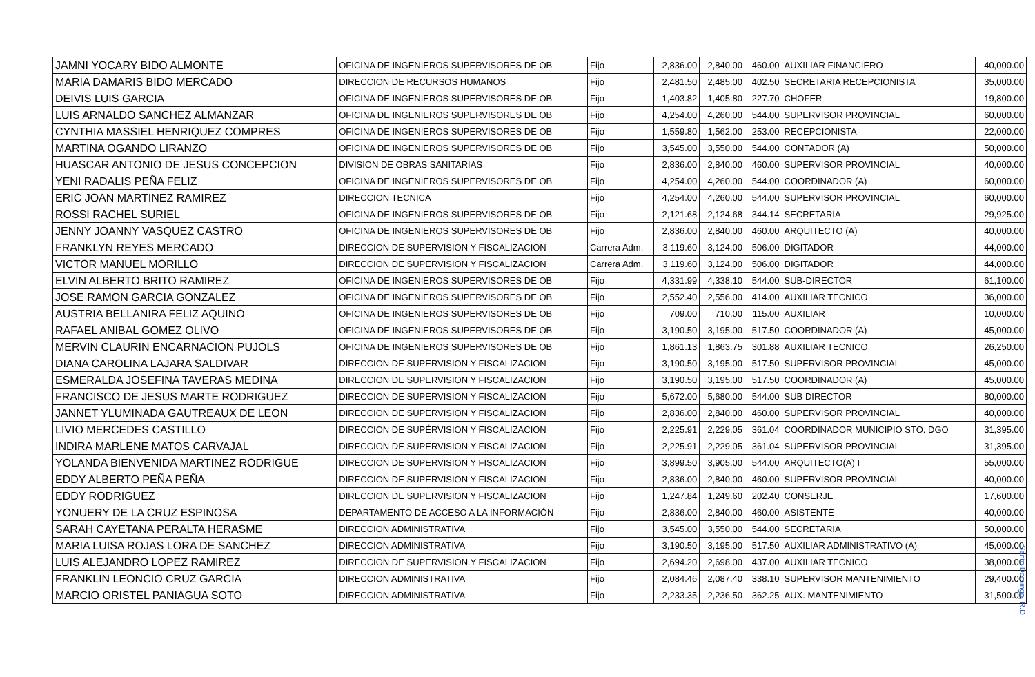| JAMNI YOCARY BIDO ALMONTE | OFICINA DE INGENIEROS SUPERVISORES DE OB | Fijo | 2,836.00 | 2,840.00 | 460.00 | AUXILIAR FINANCIERO | 40,000.00 |
| MARIA DAMARIS BIDO MERCADO | DIRECCION DE RECURSOS HUMANOS | Fijo | 2,481.50 | 2,485.00 | 402.50 | SECRETARIA RECEPCIONISTA | 35,000.00 |
| DEIVIS LUIS GARCIA | OFICINA DE INGENIEROS SUPERVISORES DE OB | Fijo | 1,403.82 | 1,405.80 | 227.70 | CHOFER | 19,800.00 |
| LUIS ARNALDO SANCHEZ ALMANZAR | OFICINA DE INGENIEROS SUPERVISORES DE OB | Fijo | 4,254.00 | 4,260.00 | 544.00 | SUPERVISOR PROVINCIAL | 60,000.00 |
| CYNTHIA MASSIEL HENRIQUEZ COMPRES | OFICINA DE INGENIEROS SUPERVISORES DE OB | Fijo | 1,559.80 | 1,562.00 | 253.00 | RECEPCIONISTA | 22,000.00 |
| MARTINA OGANDO LIRANZO | OFICINA DE INGENIEROS SUPERVISORES DE OB | Fijo | 3,545.00 | 3,550.00 | 544.00 | CONTADOR (A) | 50,000.00 |
| HUASCAR ANTONIO DE JESUS CONCEPCION | DIVISION DE OBRAS SANITARIAS | Fijo | 2,836.00 | 2,840.00 | 460.00 | SUPERVISOR PROVINCIAL | 40,000.00 |
| YENI RADALIS PEÑA FELIZ | OFICINA DE INGENIEROS SUPERVISORES DE OB | Fijo | 4,254.00 | 4,260.00 | 544.00 | COORDINADOR (A) | 60,000.00 |
| ERIC JOAN MARTINEZ RAMIREZ | DIRECCION TECNICA | Fijo | 4,254.00 | 4,260.00 | 544.00 | SUPERVISOR PROVINCIAL | 60,000.00 |
| ROSSI RACHEL SURIEL | OFICINA DE INGENIEROS SUPERVISORES DE OB | Fijo | 2,121.68 | 2,124.68 | 344.14 | SECRETARIA | 29,925.00 |
| JENNY JOANNY VASQUEZ CASTRO | OFICINA DE INGENIEROS SUPERVISORES DE OB | Fijo | 2,836.00 | 2,840.00 | 460.00 | ARQUITECTO (A) | 40,000.00 |
| FRANKLYN REYES MERCADO | DIRECCION DE SUPERVISION Y FISCALIZACION | Carrera Adm. | 3,119.60 | 3,124.00 | 506.00 | DIGITADOR | 44,000.00 |
| VICTOR MANUEL MORILLO | DIRECCION DE SUPERVISION Y FISCALIZACION | Carrera Adm. | 3,119.60 | 3,124.00 | 506.00 | DIGITADOR | 44,000.00 |
| ELVIN ALBERTO BRITO RAMIREZ | OFICINA DE INGENIEROS SUPERVISORES DE OB | Fijo | 4,331.99 | 4,338.10 | 544.00 | SUB-DIRECTOR | 61,100.00 |
| JOSE RAMON GARCIA GONZALEZ | OFICINA DE INGENIEROS SUPERVISORES DE OB | Fijo | 2,552.40 | 2,556.00 | 414.00 | AUXILIAR TECNICO | 36,000.00 |
| AUSTRIA BELLANIRA FELIZ AQUINO | OFICINA DE INGENIEROS SUPERVISORES DE OB | Fijo | 709.00 | 710.00 | 115.00 | AUXILIAR | 10,000.00 |
| RAFAEL ANIBAL GOMEZ OLIVO | OFICINA DE INGENIEROS SUPERVISORES DE OB | Fijo | 3,190.50 | 3,195.00 | 517.50 | COORDINADOR (A) | 45,000.00 |
| MERVIN CLAURIN ENCARNACION PUJOLS | OFICINA DE INGENIEROS SUPERVISORES DE OB | Fijo | 1,861.13 | 1,863.75 | 301.88 | AUXILIAR TECNICO | 26,250.00 |
| DIANA CAROLINA LAJARA SALDIVAR | DIRECCION DE SUPERVISION Y FISCALIZACION | Fijo | 3,190.50 | 3,195.00 | 517.50 | SUPERVISOR PROVINCIAL | 45,000.00 |
| ESMERALDA JOSEFINA TAVERAS MEDINA | DIRECCION DE SUPERVISION Y FISCALIZACION | Fijo | 3,190.50 | 3,195.00 | 517.50 | COORDINADOR (A) | 45,000.00 |
| FRANCISCO DE JESUS MARTE RODRIGUEZ | DIRECCION DE SUPERVISION Y FISCALIZACION | Fijo | 5,672.00 | 5,680.00 | 544.00 | SUB DIRECTOR | 80,000.00 |
| JANNET YLUMINADA GAUTREAUX DE LEON | DIRECCION DE SUPERVISION Y FISCALIZACION | Fijo | 2,836.00 | 2,840.00 | 460.00 | SUPERVISOR PROVINCIAL | 40,000.00 |
| LIVIO MERCEDES CASTILLO | DIRECCION DE SUPÉRVISION Y FISCALIZACION | Fijo | 2,225.91 | 2,229.05 | 361.04 | COORDINADOR MUNICIPIO STO. DGO | 31,395.00 |
| INDIRA MARLENE MATOS CARVAJAL | DIRECCION DE SUPERVISION Y FISCALIZACION | Fijo | 2,225.91 | 2,229.05 | 361.04 | SUPERVISOR PROVINCIAL | 31,395.00 |
| YOLANDA BIENVENIDA MARTINEZ RODRIGUE | DIRECCION DE SUPERVISION Y FISCALIZACION | Fijo | 3,899.50 | 3,905.00 | 544.00 | ARQUITECTO(A) I | 55,000.00 |
| EDDY ALBERTO PEÑA PEÑA | DIRECCION DE SUPERVISION Y FISCALIZACION | Fijo | 2,836.00 | 2,840.00 | 460.00 | SUPERVISOR PROVINCIAL | 40,000.00 |
| EDDY RODRIGUEZ | DIRECCION DE SUPERVISION Y FISCALIZACION | Fijo | 1,247.84 | 1,249.60 | 202.40 | CONSERJE | 17,600.00 |
| YONUERY DE LA CRUZ ESPINOSA | DEPARTAMENTO DE ACCESO A LA INFORMACIÓN | Fijo | 2,836.00 | 2,840.00 | 460.00 | ASISTENTE | 40,000.00 |
| SARAH CAYETANA PERALTA HERASME | DIRECCION ADMINISTRATIVA | Fijo | 3,545.00 | 3,550.00 | 544.00 | SECRETARIA | 50,000.00 |
| MARIA LUISA ROJAS LORA DE SANCHEZ | DIRECCION ADMINISTRATIVA | Fijo | 3,190.50 | 3,195.00 | 517.50 | AUXILIAR ADMINISTRATIVO (A) | 45,000.00 |
| LUIS ALEJANDRO LOPEZ RAMIREZ | DIRECCION DE SUPERVISION Y FISCALIZACION | Fijo | 2,694.20 | 2,698.00 | 437.00 | AUXILIAR TECNICO | 38,000.00 |
| FRANKLIN LEONCIO CRUZ GARCIA | DIRECCION ADMINISTRATIVA | Fijo | 2,084.46 | 2,087.40 | 338.10 | SUPERVISOR MANTENIMIENTO | 29,400.00 |
| MARCIO ORISTEL PANIAGUA SOTO | DIRECCION ADMINISTRATIVA | Fijo | 2,233.35 | 2,236.50 | 362.25 | AUX. MANTENIMIENTO | 31,500.00 |
Santo Domingo, R.D.